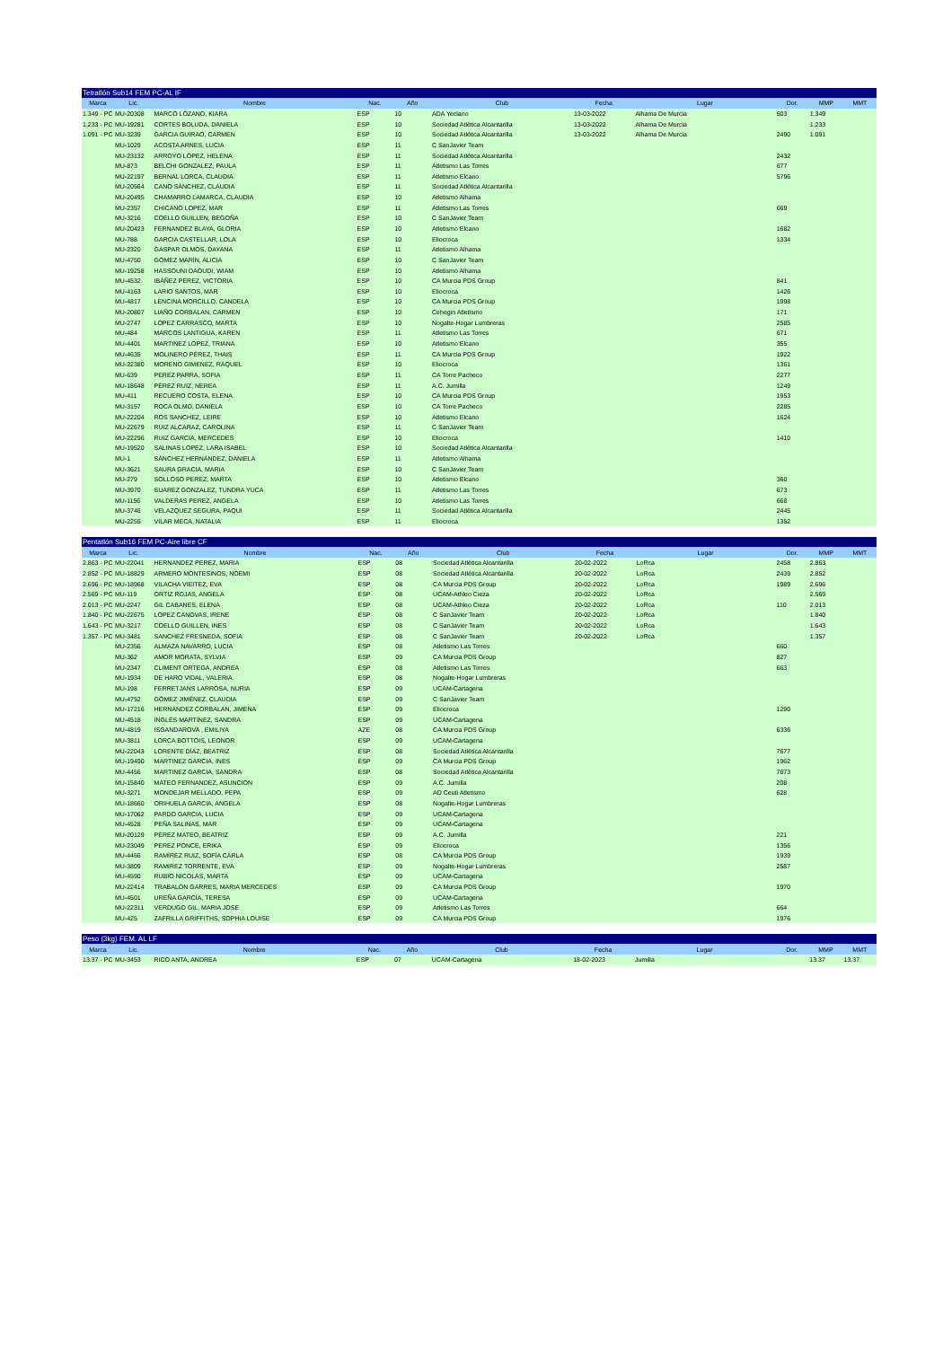| Tetratlón Sub14 FEM PC-AL IF | | | | | | | | | | |
| Marca | Lic. | Nombre | Nac. | Año | Club | Fecha | Lugar | Dor. | MMP | MMT |
| 1.349 - PC | MU-20308 | MARCO LOZANO, KIARA | ESP | 10 | ADA Yeclano | 13-03-2022 | Alhama De Murcia | 503 | 1.349 | |
| 1.233 - PC | MU-19281 | CORTES BOLUDA, DANIELA | ESP | 10 | Sociedad Atlética Alcantarilla | 13-03-2022 | Alhama De Murcia | | 1.233 | |
| 1.091 - PC | MU-3239 | GARCIA GUIRAO, CARMEN | ESP | 10 | Sociedad Atlética Alcantarilla | 13-03-2022 | Alhama De Murcia | 2490 | 1.091 | |
| | MU-1029 | ACOSTA ARNES, LUCIA | ESP | 11 | C SanJavier Team | | | | | |
| | MU-23132 | ARROYO LÓPEZ, HELENA | ESP | 11 | Sociedad Atlética Alcantarilla | | | 2432 | | |
| | MU-873 | BELCHI GONZALEZ, PAULA | ESP | 11 | Atletismo Las Torres | | | 677 | | |
| | MU-22197 | BERNAL LORCA, CLAUDIA | ESP | 11 | Atletismo Elcano | | | 5796 | | |
| | MU-20564 | CANO SÁNCHEZ, CLAUDIA | ESP | 11 | Sociedad Atlética Alcantarilla | | | | | |
| | MU-20495 | CHAMARRO LAMARCA, CLAUDIA | ESP | 10 | Atletismo Alhama | | | | | |
| | MU-2357 | CHICANO LOPEZ, MAR | ESP | 11 | Atletismo Las Torres | | | 669 | | |
| | MU-3216 | COELLO GUILLEN, BEGOÑA | ESP | 10 | C SanJavier Team | | | | | |
| | MU-20423 | FERNANDEZ BLAYA, GLORIA | ESP | 10 | Atletismo Elcano | | | 1682 | | |
| | MU-788 | GARCIA CASTELLAR, LOLA | ESP | 10 | Eliocroca | | | 1334 | | |
| | MU-2320 | GASPAR OLMOS, DAYANA | ESP | 11 | Atletismo Alhama | | | | | |
| | MU-4750 | GÓMEZ MARÍN, ALICIA | ESP | 10 | C SanJavier Team | | | | | |
| | MU-19258 | HASSOUNI DAOUDI, WIAM | ESP | 10 | Atletismo Alhama | | | | | |
| | MU-4532 | IBÁÑEZ PÉREZ, VICTORIA | ESP | 10 | CA Murcia PDS Group | | | 841 | | |
| | MU-4163 | LARIO SANTOS, MAR | ESP | 10 | Eliocroca | | | 1426 | | |
| | MU-4817 | LENCINA MORCILLO, CANDELA | ESP | 10 | CA Murcia PDS Group | | | 1998 | | |
| | MU-20807 | LIAÑO CORBALAN, CARMEN | ESP | 10 | Cehegin Atletismo | | | 171 | | |
| | MU-2747 | LOPEZ CARRASCO, MARTA | ESP | 10 | Nogalte-Hogar Lumbreras | | | 2585 | | |
| | MU-484 | MARCOS LANTIGUA, KAREN | ESP | 11 | Atletismo Las Torres | | | 671 | | |
| | MU-4401 | MARTINEZ LOPEZ, TRIANA | ESP | 10 | Atletismo Elcano | | | 355 | | |
| | MU-4635 | MOLINERO PÉREZ, THAIS | ESP | 11 | CA Murcia PDS Group | | | 1922 | | |
| | MU-22380 | MORENO GIMENEZ, RAQUEL | ESP | 10 | Eliocroca | | | 1361 | | |
| | MU-639 | PEREZ PARRA, SOFIA | ESP | 11 | CA Torre Pacheco | | | 2277 | | |
| | MU-18648 | PÉREZ RUIZ, NEREA | ESP | 11 | A.C. Jumilla | | | 1249 | | |
| | MU-411 | RECUERO COSTA, ELENA | ESP | 10 | CA Murcia PDS Group | | | 1953 | | |
| | MU-3157 | ROCA OLMO, DANIELA | ESP | 10 | CA Torre Pacheco | | | 2285 | | |
| | MU-22204 | ROS SANCHEZ, LEIRE | ESP | 10 | Atletismo Elcano | | | 1624 | | |
| | MU-22679 | RUIZ ALCARAZ, CAROLINA | ESP | 11 | C SanJavier Team | | | | | |
| | MU-22296 | RUIZ GARCIA, MERCEDES | ESP | 10 | Eliocroca | | | 1410 | | |
| | MU-19520 | SALINAS LOPEZ, LARA ISABEL | ESP | 10 | Sociedad Atlética Alcantarilla | | | | | |
| | MU-1 | SÁNCHEZ HERNÁNDEZ, DANIELA | ESP | 11 | Atletismo Alhama | | | | | |
| | MU-3621 | SAURA GRACIA, MARIA | ESP | 10 | C SanJavier Team | | | | | |
| | MU-279 | SOLLOSO PEREZ, MARTA | ESP | 10 | Atletismo Elcano | | | 360 | | |
| | MU-3970 | SUAREZ GONZALEZ, TUNDRA YUCA | ESP | 11 | Atletismo Las Torres | | | 673 | | |
| | MU-1156 | VALDERAS PEREZ, ANGELA | ESP | 10 | Atletismo Las Torres | | | 668 | | |
| | MU-3746 | VELAZQUEZ SEGURA, PAQUI | ESP | 11 | Sociedad Atlética Alcantarilla | | | 2445 | | |
| | MU-2255 | VILAR MECA, NATALIA | ESP | 11 | Eliocroca | | | 1352 | | |
| Pentatlón Sub16 FEM PC-Aire libre CF | | | | | | | | | | |
| Marca | Lic. | Nombre | Nac. | Año | Club | Fecha | Lugar | Dor. | MMP | MMT |
| 2.863 - PC | MU-22041 | HERNANDEZ PEREZ, MARIA | ESP | 08 | Sociedad Atlética Alcantarilla | 20-02-2022 | LoRca | 2458 | 2.863 | |
| 2.852 - PC | MU-18829 | ARMERO MONTESINOS, NOEMI | ESP | 08 | Sociedad Atlética Alcantarilla | 20-02-2022 | LoRca | 2439 | 2.852 | |
| 2.696 - PC | MU-18968 | VILACHA VIEITEZ, EVA | ESP | 08 | CA Murcia PDS Group | 20-02-2022 | LoRca | 1989 | 2.696 | |
| 2.569 - PC | MU-119 | ORTIZ ROJAS, ANGELA | ESP | 08 | UCAM-Athleo Cieza | 20-02-2022 | LoRca | | 2.569 | |
| 2.013 - PC | MU-2247 | GIL CABANES, ELENA | ESP | 08 | UCAM-Athleo Cieza | 20-02-2022 | LoRca | 110 | 2.013 | |
| 1.840 - PC | MU-22675 | LOPEZ CANOVAS, IRENE | ESP | 08 | C SanJavier Team | 20-02-2022 | LoRca | | 1.840 | |
| 1.643 - PC | MU-3217 | COELLO GUILLEN, INES | ESP | 08 | C SanJavier Team | 20-02-2022 | LoRca | | 1.643 | |
| 1.357 - PC | MU-3481 | SANCHEZ FRESNEDA, SOFIA | ESP | 08 | C SanJavier Team | 20-02-2022 | LoRca | | 1.357 | |
| | MU-2356 | ALMAZA NAVARRO, LUCIA | ESP | 08 | Atletismo Las Torres | | | 660 | | |
| | MU-362 | AMOR MORATA, SYLVIA | ESP | 09 | CA Murcia PDS Group | | | 827 | | |
| | MU-2347 | CLIMENT ORTEGA, ANDREA | ESP | 08 | Atletismo Las Torres | | | 663 | | |
| | MU-1934 | DE HARO VIDAL, VALERIA | ESP | 08 | Nogalte-Hogar Lumbreras | | | | | |
| | MU-198 | FERRETJANS LARROSA, NURIA | ESP | 09 | UCAM-Cartagena | | | | | |
| | MU-4752 | GÓMEZ JIMÉNEZ, CLAUDIA | ESP | 09 | C SanJavier Team | | | | | |
| | MU-17216 | HERNANDEZ CORBALAN, JIMENA | ESP | 09 | Eliocroca | | | 1290 | | |
| | MU-4518 | INGLÉS MARTÍNEZ, SANDRA | ESP | 09 | UCAM-Cartagena | | | | | |
| | MU-4819 | ISGANDAROVA , EMILIYA | AZE | 08 | CA Murcia PDS Group | | | 6336 | | |
| | MU-3811 | LORCA BOTTOIS, LEONOR | ESP | 09 | UCAM-Cartagena | | | | | |
| | MU-22043 | LORENTE DÍAZ, BEATRIZ | ESP | 08 | Sociedad Atlética Alcantarilla | | | 7677 | | |
| | MU-19490 | MARTINEZ GARCIA, INES | ESP | 09 | CA Murcia PDS Group | | | 1962 | | |
| | MU-4456 | MARTINEZ GARCIA, SANDRA | ESP | 08 | Sociedad Atlética Alcantarilla | | | 7673 | | |
| | MU-15840 | MATEO FERNANDEZ, ASUNCION | ESP | 09 | A.C. Jumilla | | | 208 | | |
| | MU-3271 | MONDEJAR MELLADO, PEPA | ESP | 09 | AD Ceuti Atletismo | | | 628 | | |
| | MU-18660 | ORIHUELA GARCIA, ANGELA | ESP | 08 | Nogalte-Hogar Lumbreras | | | | | |
| | MU-17062 | PARDO GARCIA, LUCIA | ESP | 09 | UCAM-Cartagena | | | | | |
| | MU-4528 | PEÑA SALINAS, MAR | ESP | 09 | UCAM-Cartagena | | | | | |
| | MU-20129 | PÉREZ MATEO, BEATRIZ | ESP | 09 | A.C. Jumilla | | | 221 | | |
| | MU-23049 | PEREZ PONCE, ERIKA | ESP | 09 | Eliocroca | | | 1356 | | |
| | MU-4466 | RAMÍREZ RUIZ, SOFÍA CARLA | ESP | 08 | CA Murcia PDS Group | | | 1939 | | |
| | MU-3809 | RAMIREZ TORRENTE, EVA | ESP | 09 | Nogalte-Hogar Lumbreras | | | 2587 | | |
| | MU-4590 | RUBIO NICOLÁS, MARTA | ESP | 09 | UCAM-Cartagena | | | | | |
| | MU-22414 | TRABALON GARRES, MARIA MERCEDES | ESP | 09 | CA Murcia PDS Group | | | 1970 | | |
| | MU-4501 | UREÑA GARCÍA, TERESA | ESP | 09 | UCAM-Cartagena | | | | | |
| | MU-22311 | VERDUGO GIL, MARIA JOSE | ESP | 09 | Atletismo Las Torres | | | 664 | | |
| | MU-425 | ZAFRILLA GRIFFITHS, SOPHIA LOUISE | ESP | 09 | CA Murcia PDS Group | | | 1976 | | |
| Peso (3kg) FEM. AL LF | | | | | | | | | | |
| Marca | Lic. | Nombre | Nac. | Año | Club | Fecha | Lugar | Dor. | MMP | MMT |
| 13.37 - PC | MU-3453 | RICO ANTA, ANDREA | ESP | 07 | UCAM-Cartagena | 18-02-2023 | Jumilla | | 13.37 | 13.37 |